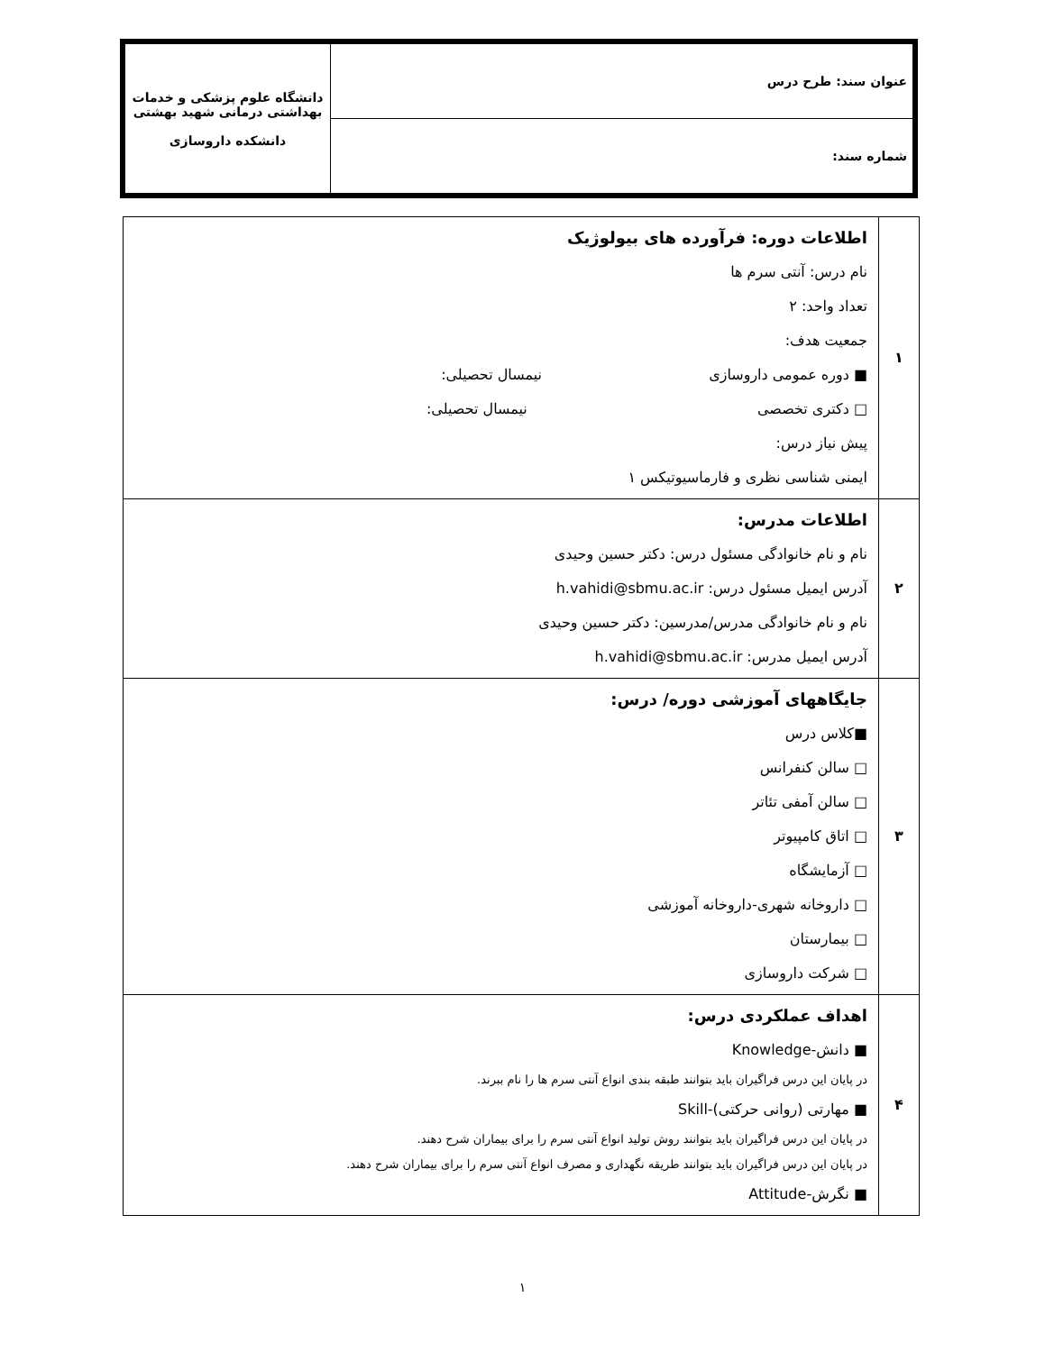| عنوان سند: طرح درس | دانشگاه علوم پزشکی و خدمات بهداشتی درمانی شهید بهشتی دانشکده داروسازی |
| شماره سند: | |
| ۱ | اطلاعات دوره: فرآورده های بیولوژیک نام درس: آنتی سرم ها تعداد واحد: ۲ جمعیت هدف: ■ دوره عمومی داروسازی نیمسال تحصیلی: □ دکتری تخصصی نیمسال تحصیلی: پیش نیاز درس: ایمنی شناسی نظری و فارماسیوتیکس ۱ |
| ۲ | اطلاعات مدرس: نام و نام خانوادگی مسئول درس: دکتر حسین وحیدی آدرس ایمیل مسئول درس: h.vahidi@sbmu.ac.ir نام و نام خانوادگی مدرس/مدرسین: دکتر حسین وحیدی آدرس ایمیل مدرس: h.vahidi@sbmu.ac.ir |
| ۳ | جایگاههای آموزشی دوره/ درس: ■کلاس درس □ سالن کنفرانس □ سالن آمفی تئاتر □ اتاق کامپیوتر □ آزمایشگاه □ داروخانه شهری-داروخانه آموزشی □ بیمارستان □ شرکت داروسازی |
| ۴ | اهداف عملکردی درس: ■ دانش-Knowledge در پایان این درس فراگیران باید بتوانند طبقه بندی انواع آنتی سرم ها را نام ببرند. ■ مهارتی (روانی حرکتی)-Skill در پایان این درس فراگیران باید بتوانند روش تولید انواع آنتی سرم را برای بیماران شرح دهند. در پایان این درس فراگیران باید بتوانند طریقه نگهداری و مصرف انواع آنتی سرم را برای بیماران شرح دهند. ■ نگرش-Attitude |
۱